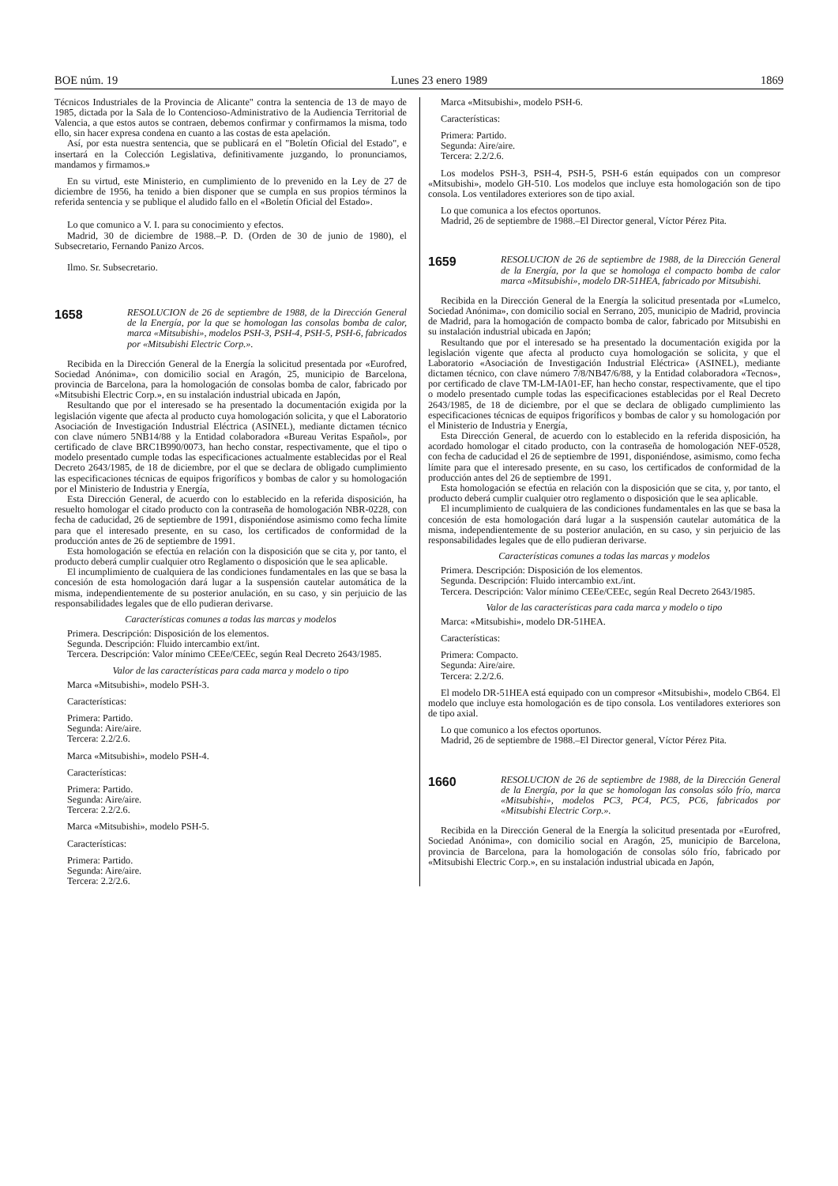BOE núm. 19 Lunes 23 enero 1989 1869
Técnicos Industriales de la Provincia de Alicante" contra la sentencia de 13 de mayo de 1985, dictada por la Sala de lo Contencioso-Administrativo de la Audiencia Territorial de Valencia, a que estos autos se contraen, debemos confirmar y confirmamos la misma, todo ello, sin hacer expresa condena en cuanto a las costas de esta apelación.
Así, por esta nuestra sentencia, que se publicará en el "Boletín Oficial del Estado", e insertará en la Colección Legislativa, definitivamente juzgando, lo pronunciamos, mandamos y firmamos.»
En su virtud, este Ministerio, en cumplimiento de lo prevenido en la Ley de 27 de diciembre de 1956, ha tenido a bien disponer que se cumpla en sus propios términos la referida sentencia y se publique el aludido fallo en el «Boletín Oficial del Estado».
Lo que comunico a V. I. para su conocimiento y efectos.
Madrid, 30 de diciembre de 1988.–P. D. (Orden de 30 de junio de 1980), el Subsecretario, Fernando Panizo Arcos.
Ilmo. Sr. Subsecretario.
1658 RESOLUCION de 26 de septiembre de 1988, de la Dirección General de la Energía, por la que se homologan las consolas bomba de calor, marca «Mitsubishi», modelos PSH-3, PSH-4, PSH-5, PSH-6, fabricados por «Mitsubishi Electric Corp.».
Recibida en la Dirección General de la Energía la solicitud presentada por «Eurofred, Sociedad Anónima», con domicilio social en Aragón, 25, municipio de Barcelona, provincia de Barcelona, para la homologación de consolas bomba de calor, fabricado por «Mitsubishi Electric Corp.», en su instalación industrial ubicada en Japón,
Resultando que por el interesado se ha presentado la documentación exigida por la legislación vigente que afecta al producto cuya homologación solicita, y que el Laboratorio Asociación de Investigación Industrial Eléctrica (ASINEL), mediante dictamen técnico con clave número 5NB14/88 y la Entidad colaboradora «Bureau Veritas Español», por certificado de clave BRC1B990/0073, han hecho constar, respectivamente, que el tipo o modelo presentado cumple todas las especificaciones actualmente establecidas por el Real Decreto 2643/1985, de 18 de diciembre, por el que se declara de obligado cumplimiento las especificaciones técnicas de equipos frigoríficos y bombas de calor y su homologación por el Ministerio de Industria y Energía,
Esta Dirección General, de acuerdo con lo establecido en la referida disposición, ha resuelto homologar el citado producto con la contraseña de homologación NBR-0228, con fecha de caducidad, 26 de septiembre de 1991, disponiéndose asimismo como fecha límite para que el interesado presente, en su caso, los certificados de conformidad de la producción antes de 26 de septiembre de 1991.
Esta homologación se efectúa en relación con la disposición que se cita y, por tanto, el producto deberá cumplir cualquier otro Reglamento o disposición que le sea aplicable.
El incumplimiento de cualquiera de las condiciones fundamentales en las que se basa la concesión de esta homologación dará lugar a la suspensión cautelar automática de la misma, independientemente de su posterior anulación, en su caso, y sin perjuicio de las responsabilidades legales que de ello pudieran derivarse.
Características comunes a todas las marcas y modelos
Primera. Descripción: Disposición de los elementos.
Segunda. Descripción: Fluido intercambio ext/int.
Tercera. Descripción: Valor mínimo CEEe/CEEc, según Real Decreto 2643/1985.
Valor de las características para cada marca y modelo o tipo
Marca «Mitsubishi», modelo PSH-3.
Características:
Primera: Partido.
Segunda: Aire/aire.
Tercera: 2.2/2.6.
Marca «Mitsubishi», modelo PSH-4.
Características:
Primera: Partido.
Segunda: Aire/aire.
Tercera: 2.2/2.6.
Marca «Mitsubishi», modelo PSH-5.
Características:
Primera: Partido.
Segunda: Aire/aire.
Tercera: 2.2/2.6.
Marca «Mitsubishi», modelo PSH-6.
Características:
Primera: Partido.
Segunda: Aire/aire.
Tercera: 2.2/2.6.
Los modelos PSH-3, PSH-4, PSH-5, PSH-6 están equipados con un compresor «Mitsubishi», modelo GH-510. Los modelos que incluye esta homologación son de tipo consola. Los ventiladores exteriores son de tipo axial.
Lo que comunica a los efectos oportunos.
Madrid, 26 de septiembre de 1988.–El Director general, Víctor Pérez Pita.
1659 RESOLUCION de 26 de septiembre de 1988, de la Dirección General de la Energía, por la que se homologa el compacto bomba de calor marca «Mitsubishi», modelo DR-51HEA, fabricado por Mitsubishi.
Recibida en la Dirección General de la Energía la solicitud presentada por «Lumelco, Sociedad Anónima», con domicilio social en Serrano, 205, municipio de Madrid, provincia de Madrid, para la homogación de compacto bomba de calor, fabricado por Mitsubishi en su instalación industrial ubicada en Japón;
Resultando que por el interesado se ha presentado la documentación exigida por la legislación vigente que afecta al producto cuya homologación se solicita, y que el Laboratorio «Asociación de Investigación Industrial Eléctrica» (ASINEL), mediante dictamen técnico, con clave número 7/8/NB47/6/88, y la Entidad colaboradora «Tecnos», por certificado de clave TM-LM-IA01-EF, han hecho constar, respectivamente, que el tipo o modelo presentado cumple todas las especificaciones establecidas por el Real Decreto 2643/1985, de 18 de diciembre, por el que se declara de obligado cumplimiento las especificaciones técnicas de equipos frigoríficos y bombas de calor y su homologación por el Ministerio de Industria y Energía,
Esta Dirección General, de acuerdo con lo establecido en la referida disposición, ha acordado homologar el citado producto, con la contraseña de homologación NEF-0528, con fecha de caducidad el 26 de septiembre de 1991, disponiéndose, asimismo, como fecha límite para que el interesado presente, en su caso, los certificados de conformidad de la producción antes del 26 de septiembre de 1991.
Esta homologación se efectúa en relación con la disposición que se cita, y, por tanto, el producto deberá cumplir cualquier otro reglamento o disposición que le sea aplicable.
El incumplimiento de cualquiera de las condiciones fundamentales en las que se basa la concesión de esta homologación dará lugar a la suspensión cautelar automática de la misma, independientemente de su posterior anulación, en su caso, y sin perjuicio de las responsabilidades legales que de ello pudieran derivarse.
Características comunes a todas las marcas y modelos
Primera. Descripción: Disposición de los elementos.
Segunda. Descripción: Fluido intercambio ext./int.
Tercera. Descripción: Valor mínimo CEEe/CEEc, según Real Decreto 2643/1985.
Valor de las características para cada marca y modelo o tipo
Marca: «Mitsubishi», modelo DR-51HEA.
Características:
Primera: Compacto.
Segunda: Aire/aire.
Tercera: 2.2/2.6.
El modelo DR-51HEA está equipado con un compresor «Mitsubishi», modelo CB64. El modelo que incluye esta homologación es de tipo consola. Los ventiladores exteriores son de tipo axial.
Lo que comunico a los efectos oportunos.
Madrid, 26 de septiembre de 1988.–El Director general, Víctor Pérez Pita.
1660 RESOLUCION de 26 de septiembre de 1988, de la Dirección General de la Energía, por la que se homologan las consolas sólo frío, marca «Mitsubishi», modelos PC3, PC4, PC5, PC6, fabricados por «Mitsubishi Electric Corp.».
Recibida en la Dirección General de la Energía la solicitud presentada por «Eurofred, Sociedad Anónima», con domicilio social en Aragón, 25, municipio de Barcelona, provincia de Barcelona, para la homologación de consolas sólo frío, fabricado por «Mitsubishi Electric Corp.», en su instalación industrial ubicada en Japón,